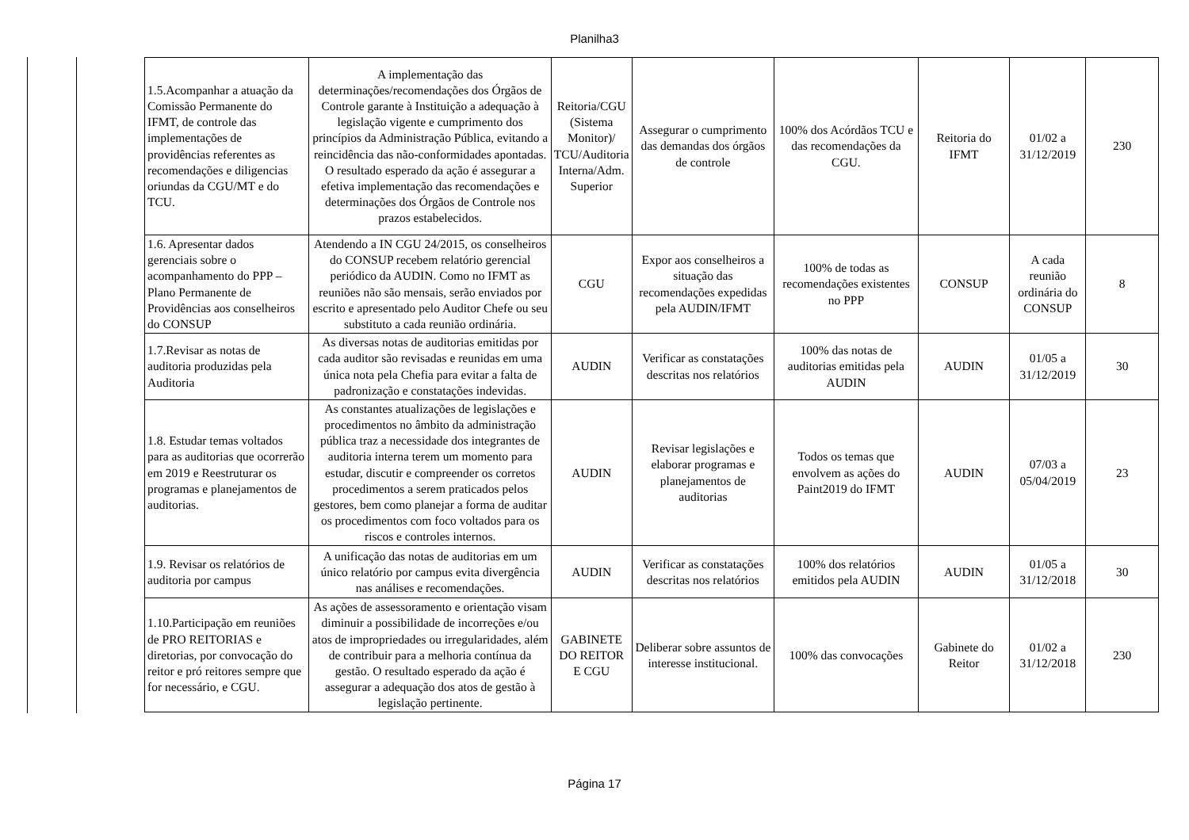Planilha3
| 1.5.Acompanhar a atuação da Comissão Permanente do IFMT, de controle das implementações de providências referentes as recomendações e diligencias oriundas da CGU/MT e do TCU. | A implementação das determinações/recomendações dos Órgãos de Controle garante à Instituição a adequação à legislação vigente e cumprimento dos princípios da Administração Pública, evitando a reincidência das não-conformidades apontadas. O resultado esperado da ação é assegurar a efetiva implementação das recomendações e determinações dos Órgãos de Controle nos prazos estabelecidos. | Reitoria/CGU (Sistema Monitor)/ TCU/Auditoria Interna/Adm. Superior | Assegurar o cumprimento das demandas dos órgãos de controle | 100% dos Acórdãos TCU e das recomendações da CGU. | Reitoria do IFMT | 01/02 a 31/12/2019 | 230 |
| 1.6. Apresentar dados gerenciais sobre o acompanhamento do PPP – Plano Permanente de Providências aos conselheiros do CONSUP | Atendendo a IN CGU 24/2015, os conselheiros do CONSUP recebem relatório gerencial periódico da AUDIN. Como no IFMT as reuniões não são mensais, serão enviados por escrito e apresentado pelo Auditor Chefe ou seu substituto a cada reunião ordinária. | CGU | Expor aos conselheiros a situação das recomendações expedidas pela AUDIN/IFMT | 100% de todas as recomendações existentes no PPP | CONSUP | A cada reunião ordinária do CONSUP | 8 |
| 1.7.Revisar as notas de auditoria produzidas pela Auditoria | As diversas notas de auditorias emitidas por cada auditor são revisadas e reunidas em uma única nota pela Chefia para evitar a falta de padronização e constatações indevidas. | AUDIN | Verificar as constatações descritas nos relatórios | 100% das notas de auditorias emitidas pela AUDIN | AUDIN | 01/05 a 31/12/2019 | 30 |
| 1.8. Estudar temas voltados para as auditorias que ocorrerão em 2019 e Reestruturar os programas e planejamentos de auditorias. | As constantes atualizações de legislações e procedimentos no âmbito da administração pública traz a necessidade dos integrantes de auditoria interna terem um momento para estudar, discutir e compreender os corretos procedimentos a serem praticados pelos gestores, bem como planejar a forma de auditar os procedimentos com foco voltados para os riscos e controles internos. | AUDIN | Revisar legislações e elaborar programas e planejamentos de auditorias | Todos os temas que envolvem as ações do Paint2019 do IFMT | AUDIN | 07/03 a 05/04/2019 | 23 |
| 1.9. Revisar os relatórios de auditoria por campus | A unificação das notas de auditorias em um único relatório por campus evita divergência nas análises e recomendações. | AUDIN | Verificar as constatações descritas nos relatórios | 100% dos relatórios emitidos pela AUDIN | AUDIN | 01/05 a 31/12/2018 | 30 |
| 1.10.Participação em reuniões de PRO REITORIAS e diretorias, por convocação do reitor e pró reitores sempre que for necessário, e CGU. | As ações de assessoramento e orientação visam diminuir a possibilidade de incorreções e/ou atos de impropriedades ou irregularidades, além de contribuir para a melhoria contínua da gestão. O resultado esperado da ação é assegurar a adequação dos atos de gestão à legislação pertinente. | GABINETE DO REITOR E CGU | Deliberar sobre assuntos de interesse institucional. | 100% das convocações | Gabinete do Reitor | 01/02 a 31/12/2018 | 230 |
Página 17